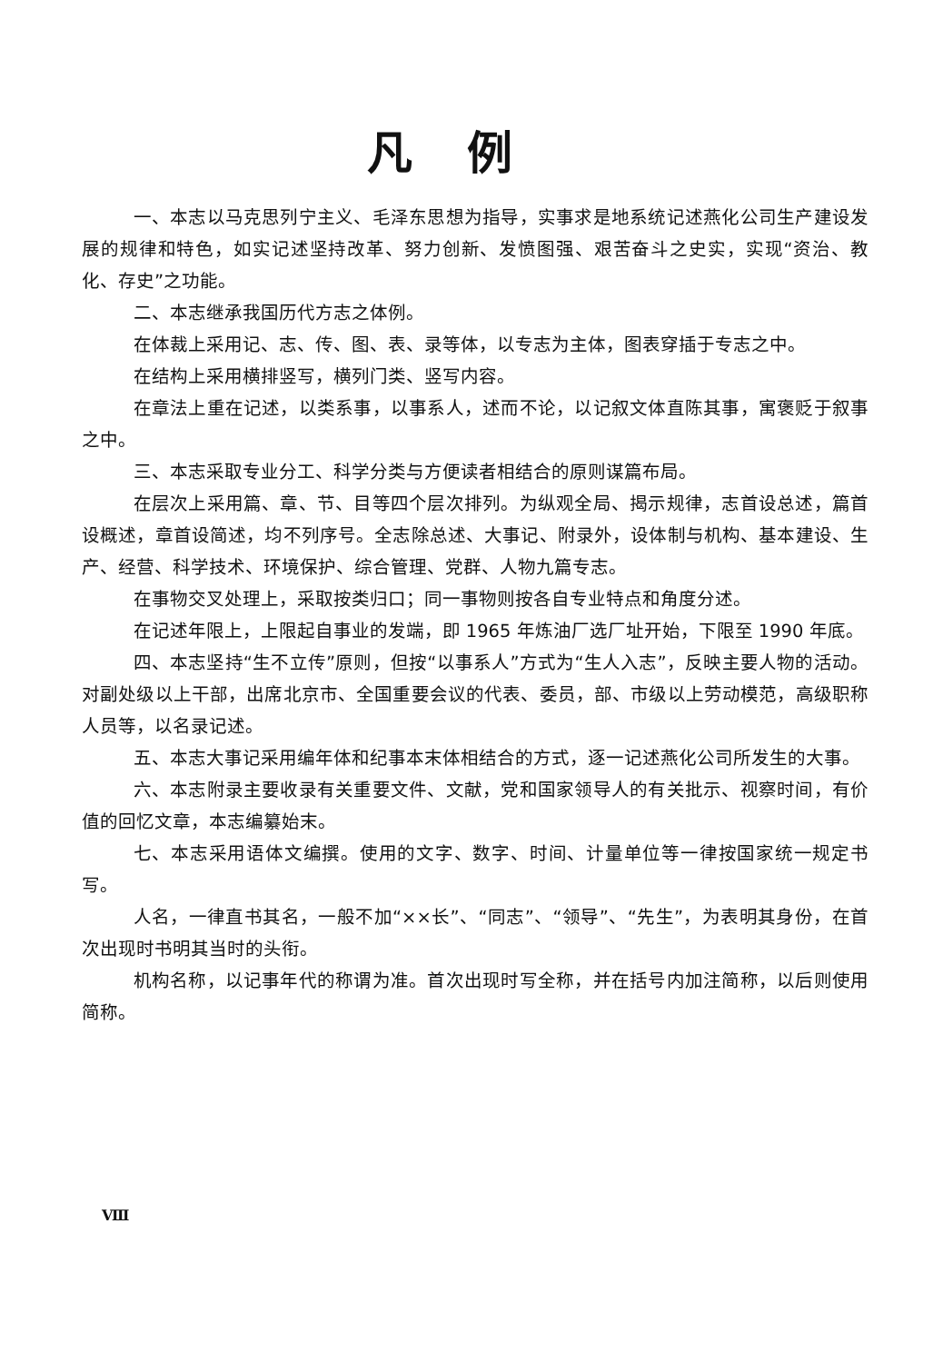凡例
一、本志以马克思列宁主义、毛泽东思想为指导，实事求是地系统记述燕化公司生产建设发展的规律和特色，如实记述坚持改革、努力创新、发愤图强、艰苦奋斗之史实，实现“资治、教化、存史”之功能。
二、本志继承我国历代方志之体例。
在体裁上采用记、志、传、图、表、录等体，以专志为主体，图表穿插于专志之中。
在结构上采用横排竖写，横列门类、竖写内容。
在章法上重在记述，以类系事，以事系人，述而不论，以记叙文体直陈其事，寓褒贬于叙事之中。
三、本志采取专业分工、科学分类与方便读者相结合的原则谋篇布局。
在层次上采用篇、章、节、目等四个层次排列。为纵观全局、揭示规律，志首设总述，篇首设概述，章首设简述，均不列序号。全志除总述、大事记、附录外，设体制与机构、基本建设、生产、经营、科学技术、环境保护、综合管理、党群、人物九篇专志。
在事物交叉处理上，采取按类归口；同一事物则按各自专业特点和角度分述。
在记述年限上，上限起自事业的发端，即 1965 年炼油厂选厂址开始，下限至 1990 年底。
四、本志坚持“生不立传”原则，但按“以事系人”方式为“生人入志”，反映主要人物的活动。对副处级以上干部，出席北京市、全国重要会议的代表、委员，部、市级以上劳动模范，高级职称人员等，以名录记述。
五、本志大事记采用编年体和纪事本末体相结合的方式，逐一记述燕化公司所发生的大事。
六、本志附录主要收录有关重要文件、文献，党和国家领导人的有关批示、视察时间，有价值的回忆文章，本志编纂始末。
七、本志采用语体文编撰。使用的文字、数字、时间、计量单位等一律按国家统一规定书写。
人名，一律直书其名，一般不加“××长”、“同志”、“领导”、“先生”，为表明其身份，在首次出现时书明其当时的头衔。
机构名称，以记事年代的称谓为准。首次出现时写全称，并在括号内加注简称，以后则使用简称。
Ⅷ